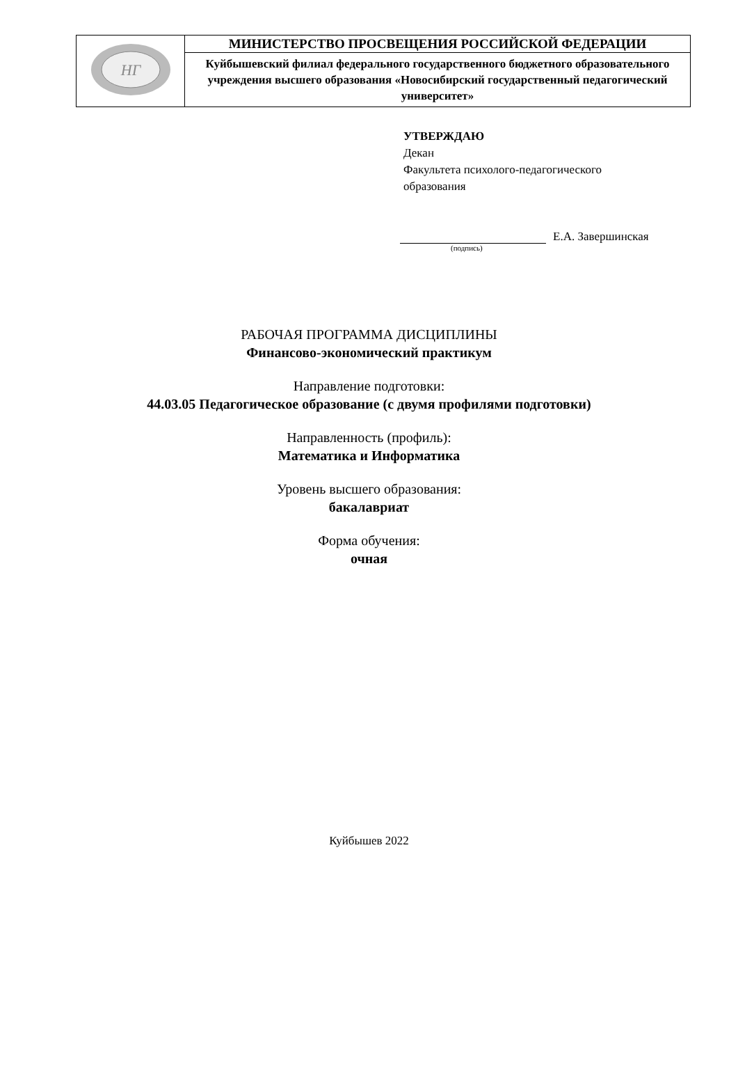| НГ | МИНИСТЕРСТВО ПРОСВЕЩЕНИЯ РОССИЙСКОЙ ФЕДЕРАЦИИ |
| | Куйбышевский филиал федерального государственного бюджетного образовательного учреждения высшего образования «Новосибирский государственный педагогический университет» |
УТВЕРЖДАЮ
Декан
Факультета психолого-педагогического
образования
Е.А. Завершинская
(подпись)
РАБОЧАЯ ПРОГРАММА ДИСЦИПЛИНЫ
Финансово-экономический практикум
Направление подготовки:
44.03.05 Педагогическое образование (с двумя профилями подготовки)
Направленность (профиль):
Математика и Информатика
Уровень высшего образования:
бакалавриат
Форма обучения:
очная
Куйбышев 2022